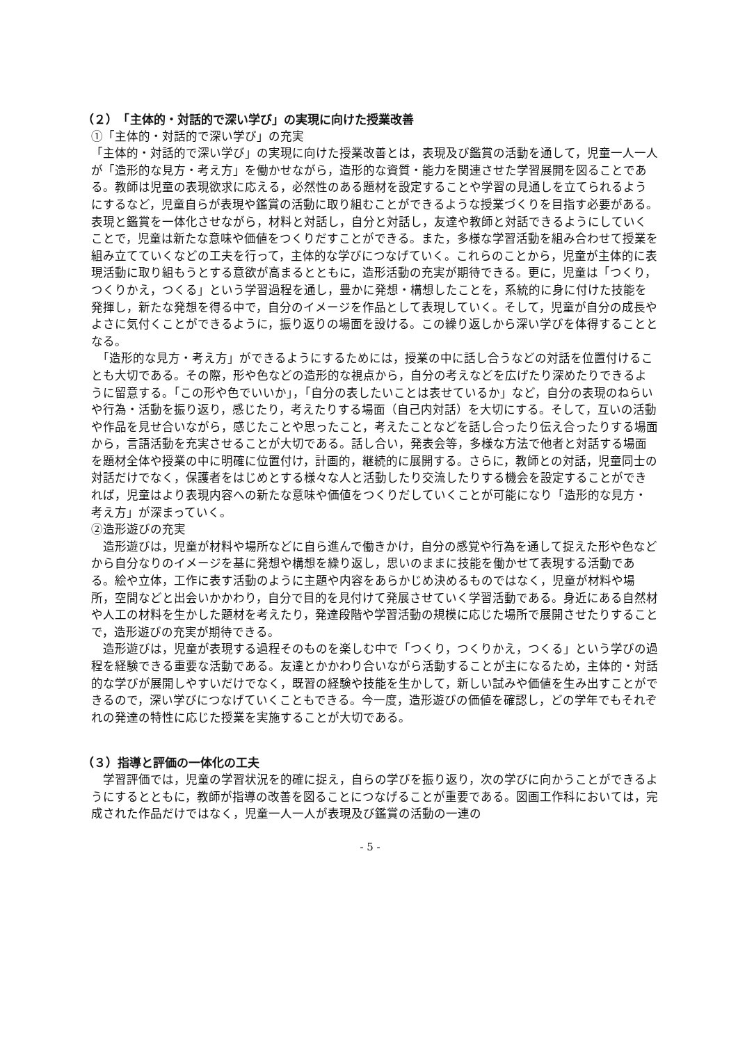（２）　「主体的・対話的で深い学び」の実現に向けた授業改善
①「主体的・対話的で深い学び」の充実
「主体的・対話的で深い学び」の実現に向けた授業改善とは，表現及び鑑賞の活動を通して，児童一人一人が「造形的な見方・考え方」を働かせながら，造形的な資質・能力を関連させた学習展開を図ることである。教師は児童の表現欲求に応える，必然性のある題材を設定することや学習の見通しを立てられるようにするなど，児童自らが表現や鑑賞の活動に取り組むことができるような授業づくりを目指す必要がある。表現と鑑賞を一体化させながら，材料と対話し，自分と対話し，友達や教師と対話できるようにしていくことで，児童は新たな意味や価値をつくりだすことができる。また，多様な学習活動を組み合わせて授業を組み立てていくなどの工夫を行って，主体的な学びにつなげていく。これらのことから，児童が主体的に表現活動に取り組もうとする意欲が高まるとともに，造形活動の充実が期待できる。更に，児童は「つくり，つくりかえ，つくる」という学習過程を通し，豊かに発想・構想したことを，系統的に身に付けた技能を発揮し，新たな発想を得る中で，自分のイメージを作品として表現していく。そして，児童が自分の成長やよさに気付くことができるように，振り返りの場面を設ける。この繰り返しから深い学びを体得することとなる。
　「造形的な見方・考え方」ができるようにするためには，授業の中に話し合うなどの対話を位置付けることも大切である。その際，形や色などの造形的な視点から，自分の考えなどを広げたり深めたりできるように留意する。「この形や色でいいか」，「自分の表したいことは表せているか」など，自分の表現のねらいや行為・活動を振り返り，感じたり，考えたりする場面（自己内対話）を大切にする。そして，互いの活動や作品を見せ合いながら，感じたことや思ったこと，考えたことなどを話し合ったり伝え合ったりする場面から，言語活動を充実させることが大切である。話し合い，発表会等，多様な方法で他者と対話する場面を題材全体や授業の中に明確に位置付け，計画的，継続的に展開する。さらに，教師との対話，児童同士の対話だけでなく，保護者をはじめとする様々な人と活動したり交流したりする機会を設定することができれば，児童はより表現内容への新たな意味や価値をつくりだしていくことが可能になり「造形的な見方・考え方」が深まっていく。
②造形遊びの充実
　造形遊びは，児童が材料や場所などに自ら進んで働きかけ，自分の感覚や行為を通して捉えた形や色などから自分なりのイメージを基に発想や構想を繰り返し，思いのままに技能を働かせて表現する活動である。絵や立体，工作に表す活動のように主題や内容をあらかじめ決めるものではなく，児童が材料や場所，空間などと出会いかかわり，自分で目的を見付けて発展させていく学習活動である。身近にある自然材や人工の材料を生かした題材を考えたり，発達段階や学習活動の規模に応じた場所で展開させたりすることで，造形遊びの充実が期待できる。
　造形遊びは，児童が表現する過程そのものを楽しむ中で「つくり，つくりかえ，つくる」という学びの過程を経験できる重要な活動である。友達とかかわり合いながら活動することが主になるため，主体的・対話的な学びが展開しやすいだけでなく，既習の経験や技能を生かして，新しい試みや価値を生み出すことができるので，深い学びにつなげていくこともできる。今一度，造形遊びの価値を確認し，どの学年でもそれぞれの発達の特性に応じた授業を実施することが大切である。
（３）指導と評価の一体化の工夫
　学習評価では，児童の学習状況を的確に捉え，自らの学びを振り返り，次の学びに向かうことができるようにするとともに，教師が指導の改善を図ることにつなげることが重要である。図画工作科においては，完成された作品だけではなく，児童一人一人が表現及び鑑賞の活動の一連の
- 5 -